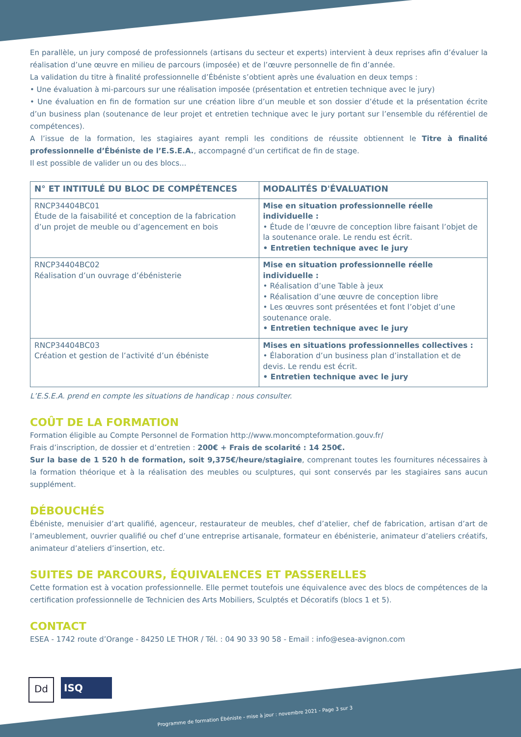En parallèle, un jury composé de professionnels (artisans du secteur et experts) intervient à deux reprises afin d’évaluer la réalisation d’une œuvre en milieu de parcours (imposée) et de l’œuvre personnelle de fin d’année.
La validation du titre à finalité professionnelle d’Ébéniste s’obtient après une évaluation en deux temps :
• Une évaluation à mi-parcours sur une réalisation imposée (présentation et entretien technique avec le jury)
• Une évaluation en fin de formation sur une création libre d’un meuble et son dossier d’étude et la présentation écrite d’un business plan (soutenance de leur projet et entretien technique avec le jury portant sur l’ensemble du référentiel de compétences).
A l’issue de la formation, les stagiaires ayant rempli les conditions de réussite obtiennent le Titre à finalité professionnelle d’Ébéniste de l’E.S.E.A., accompagné d’un certificat de fin de stage.
Il est possible de valider un ou des blocs...
| N° ET INTITULÉ DU BLOC DE COMPÉTENCES | MODALITÉS D'ÉVALUATION |
| --- | --- |
| RNCP34404BC01 Étude de la faisabilité et conception de la fabrication d’un projet de meuble ou d’agencement en bois | Mise en situation professionnelle réelle individuelle : • Étude de l’œuvre de conception libre faisant l’objet de la soutenance orale. Le rendu est écrit. • Entretien technique avec le jury |
| RNCP34404BC02 Réalisation d’un ouvrage d’ébénisterie | Mise en situation professionnelle réelle individuelle : • Réalisation d’une Table à jeux • Réalisation d’une œuvre de conception libre • Les œuvres sont présentées et font l’objet d’une soutenance orale. • Entretien technique avec le jury |
| RNCP34404BC03 Création et gestion de l’activité d’un ébéniste | Mises en situations professionnelles collectives : • Élaboration d’un business plan d’installation et de devis. Le rendu est écrit. • Entretien technique avec le jury |
L’E.S.E.A. prend en compte les situations de handicap : nous consulter.
COÛT DE LA FORMATION
Formation éligible au Compte Personnel de Formation http://www.moncompteformation.gouv.fr/
Frais d’inscription, de dossier et d’entretien : 200€ + Frais de scolarité : 14 250€.
Sur la base de 1 520 h de formation, soit 9,375€/heure/stagiaire, comprenant toutes les fournitures nécessaires à la formation théorique et à la réalisation des meubles ou sculptures, qui sont conservés par les stagiaires sans aucun supplément.
DÉBOUCHÉS
Ébéniste, menuisier d’art qualifié, agenceur, restaurateur de meubles, chef d’atelier, chef de fabrication, artisan d’art de l’ameublement, ouvrier qualifié ou chef d’une entreprise artisanale, formateur en ébénisterie, animateur d’ateliers créatifs, animateur d’ateliers d’insertion, etc.
SUITES DE PARCOURS, ÉQUIVALENCES ET PASSERELLES
Cette formation est à vocation professionnelle. Elle permet toutefois une équivalence avec des blocs de compétences de la certification professionnelle de Technicien des Arts Mobiliers, Sculptés et Décoratifs (blocs 1 et 5).
CONTACT
ESEA - 1742 route d’Orange - 84250 LE THOR / Tél. : 04 90 33 90 58 - Email : info@esea-avignon.com
Dd
ISQ
Programme de formation Ébéniste - mise à jour : novembre 2021 - Page 3 sur 3